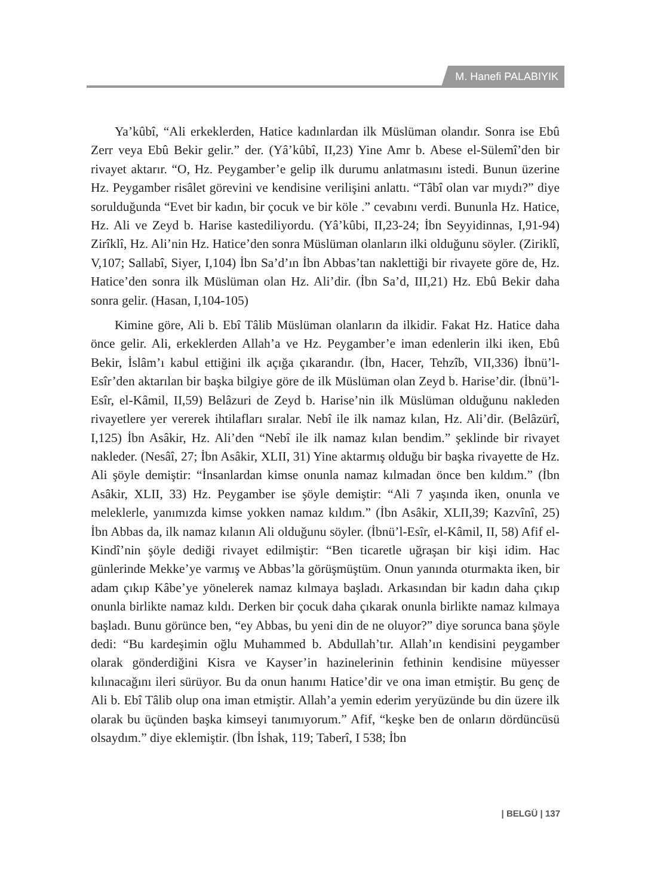M. Hanefi PALABIYIK
Ya’kûbî, “Ali erkeklerden, Hatice kadınlardan ilk Müslüman olandır. Sonra ise Ebû Zerr veya Ebû Bekir gelir.” der. (Yâ’kûbî, II,23) Yine Amr b. Abese el-Sülemî’den bir rivayet aktarır. “O, Hz. Peygamber’e gelip ilk durumu anlatmasını istedi. Bunun üzerine Hz. Peygamber risâlet görevini ve kendisine verilişini anlattı. “Tâbî olan var mıydı?” diye sorulduğunda “Evet bir kadın, bir çocuk ve bir köle .” cevabını verdi. Bununla Hz. Hatice, Hz. Ali ve Zeyd b. Harise kastediliyordu. (Yâ’kûbi, II,23-24; İbn Seyyidinnas, I,91-94) Zirîklî, Hz. Ali’nin Hz. Hatice’den sonra Müslüman olanların ilki olduğunu söyler. (Ziriklî, V,107; Sallabî, Siyer, I,104) İbn Sa’d’ın İbn Abbas’tan naklettiği bir rivayete göre de, Hz. Hatice’den sonra ilk Müslüman olan Hz. Ali’dir. (İbn Sa’d, III,21) Hz. Ebû Bekir daha sonra gelir. (Hasan, I,104-105)
Kimine göre, Ali b. Ebî Tâlib Müslüman olanların da ilkidir. Fakat Hz. Hatice daha önce gelir. Ali, erkeklerden Allah’a ve Hz. Peygamber’e iman edenlerin ilki iken, Ebû Bekir, İslâm’ı kabul ettiğini ilk açığa çıkarandır. (İbn, Hacer, Tehzîb, VII,336) İbnü’l-Esîr’den aktarılan bir başka bilgiye göre de ilk Müslüman olan Zeyd b. Harise’dir. (İbnü’l-Esîr, el-Kâmil, II,59) Belâzuri de Zeyd b. Harise’nin ilk Müslüman olduğunu nakleden rivayetlere yer vererek ihtilafları sıralar. Nebî ile ilk namaz kılan, Hz. Ali’dir. (Belâzürî, I,125) İbn Asâkir, Hz. Ali’den “Nebî ile ilk namaz kılan bendim.” şeklinde bir rivayet nakleder. (Nesâî, 27; İbn Asâkir, XLII, 31) Yine aktarmış olduğu bir başka rivayette de Hz. Ali şöyle demiştir: “İnsanlardan kimse onunla namaz kılmadan önce ben kıldım.” (İbn Asâkir, XLII, 33) Hz. Peygamber ise şöyle demiştir: “Ali 7 yaşında iken, onunla ve meleklerle, yanımızda kimse yokken namaz kıldım.” (İbn Asâkir, XLII,39; Kazvînî, 25) İbn Abbas da, ilk namaz kılanın Ali olduğunu söyler. (İbnü’l-Esîr, el-Kâmil, II, 58) Afif el-Kindî’nin şöyle dediği rivayet edilmiştir: “Ben ticaretle uğraşan bir kişi idim. Hac günlerinde Mekke’ye varmış ve Abbas’la görüşmüştüm. Onun yanında oturmakta iken, bir adam çıkıp Kâbe’ye yönelerek namaz kılmaya başladı. Arkasından bir kadın daha çıkıp onunla birlikte namaz kıldı. Derken bir çocuk daha çıkarak onunla birlikte namaz kılmaya başladı. Bunu görünce ben, “ey Abbas, bu yeni din de ne oluyor?” diye sorunca bana şöyle dedi: “Bu kardeşimin oğlu Muhammed b. Abdullah’tır. Allah’ın kendisini peygamber olarak gönderdiğini Kisra ve Kayser’in hazinelerinin fethinin kendisine müyesser kılınacağını ileri sürüyor. Bu da onun hanımı Hatice’dir ve ona iman etmiştir. Bu genç de Ali b. Ebî Tâlib olup ona iman etmiştir. Allah’a yemin ederim yeryüzünde bu din üzere ilk olarak bu üçünden başka kimseyi tanımıyorum.” Afif, “keşke ben de onların dördüncüsü olsaydım.” diye eklemiştir. (İbn İshak, 119; Taberî, I 538; İbn
| BELGÜ | 137